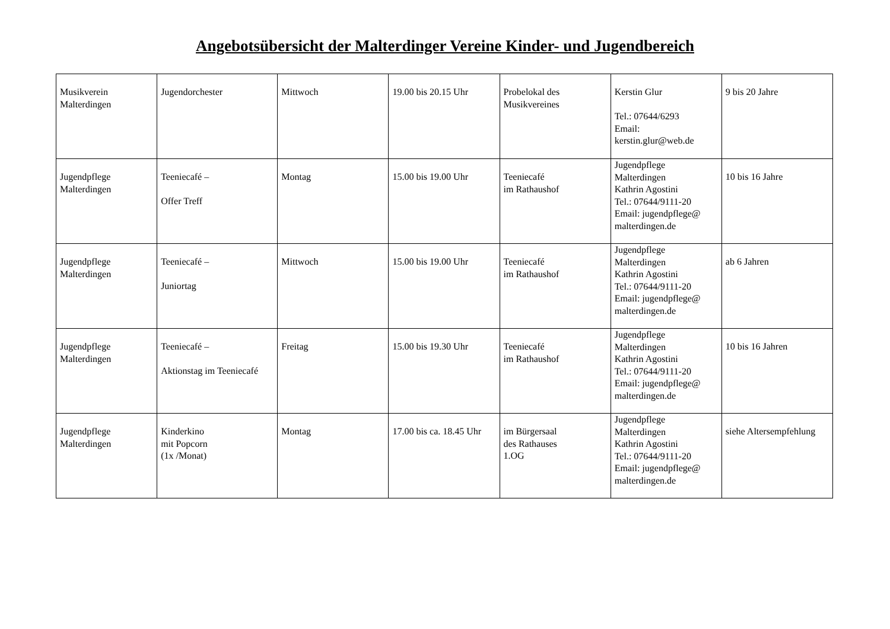Angebotsübersicht der Malterdinger Vereine Kinder- und Jugendbereich
| Musikverein Malterdingen | Jugendorchester | Mittwoch | 19.00 bis 20.15 Uhr | Probelokal des Musikvereines | Kerstin Glur Tel.: 07644/6293 Email: kerstin.glur@web.de | 9 bis 20 Jahre |
| Jugendpflege Malterdingen | Teeniecafé – Offer Treff | Montag | 15.00 bis 19.00 Uhr | Teeniecafé im Rathaushof | Jugendpflege Malterdingen Kathrin Agostini Tel.: 07644/9111-20 Email: jugendpflege@ malterdingen.de | 10 bis 16 Jahre |
| Jugendpflege Malterdingen | Teeniecafé – Juniortag | Mittwoch | 15.00 bis 19.00 Uhr | Teeniecafé im Rathaushof | Jugendpflege Malterdingen Kathrin Agostini Tel.: 07644/9111-20 Email: jugendpflege@ malterdingen.de | ab 6 Jahren |
| Jugendpflege Malterdingen | Teeniecafé – Aktionstag im Teeniecafé | Freitag | 15.00 bis 19.30 Uhr | Teeniecafé im Rathaushof | Jugendpflege Malterdingen Kathrin Agostini Tel.: 07644/9111-20 Email: jugendpflege@ malterdingen.de | 10 bis 16 Jahren |
| Jugendpflege Malterdingen | Kinderkino mit Popcorn (1x /Monat) | Montag | 17.00 bis ca. 18.45 Uhr | im Bürgersaal des Rathauses 1.OG | Jugendpflege Malterdingen Kathrin Agostini Tel.: 07644/9111-20 Email: jugendpflege@ malterdingen.de | siehe Altersempfehlung |